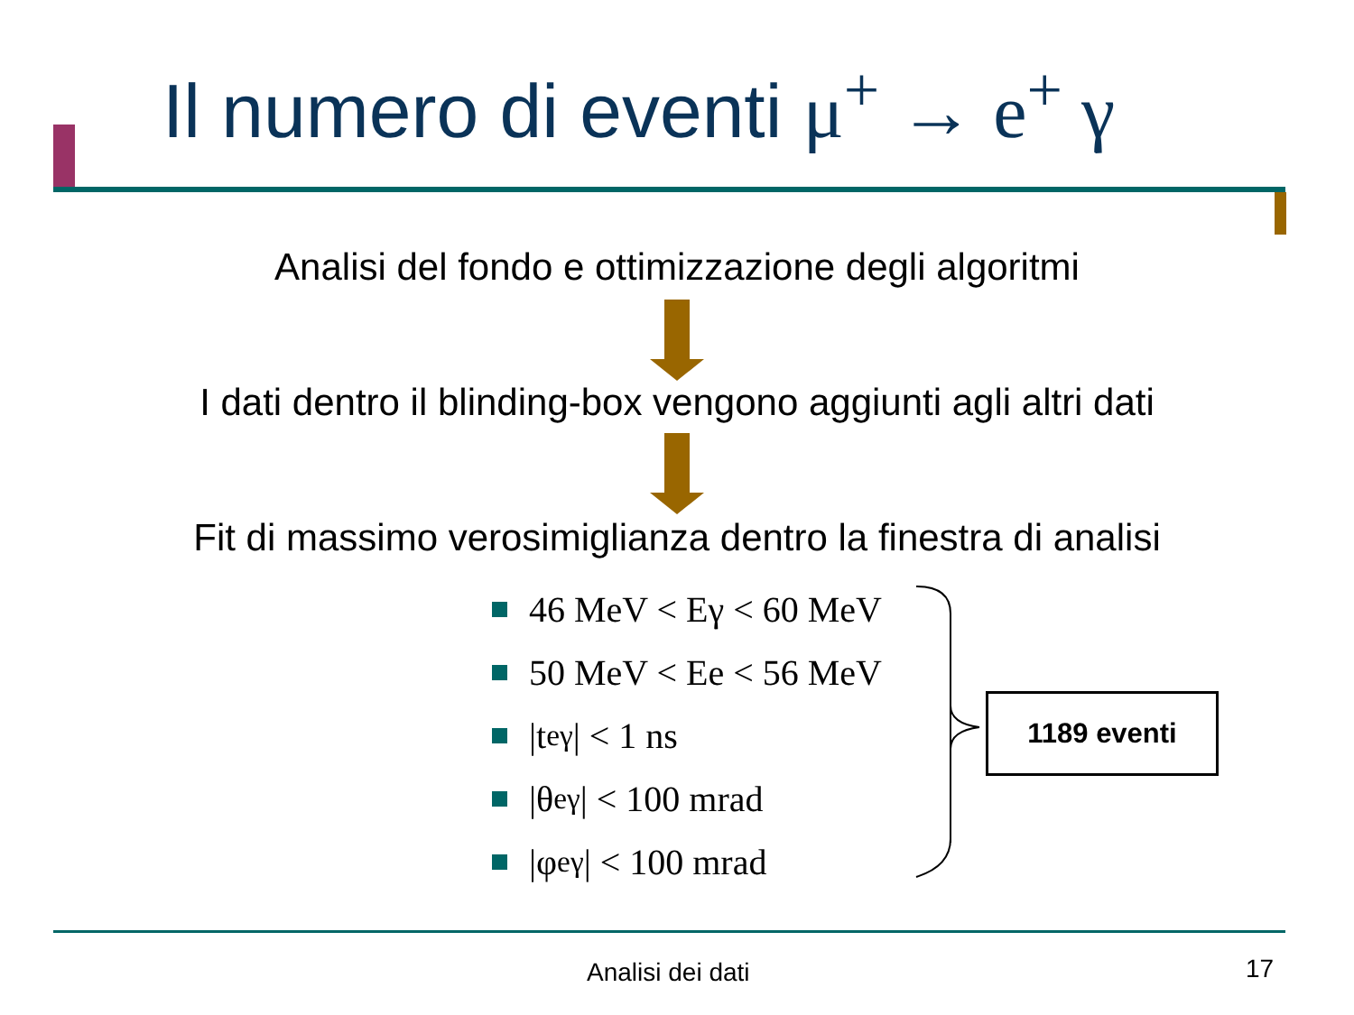Il numero di eventi μ<sup>+</sup> → e<sup>+</sup> γ
Analisi del fondo e ottimizzazione degli algoritmi
I dati dentro il blinding-box vengono aggiunti agli altri dati
Fit di massimo verosimiglianza dentro la finestra di analisi
46 MeV < Eγ < 60 MeV
50 MeV < Ee < 56 MeV
|t<sub>eγ</sub>| < 1 ns
|θ<sub>eγ</sub>| < 100 mrad
|φ<sub>eγ</sub>| < 100 mrad
1189 eventi
Analisi dei dati 17